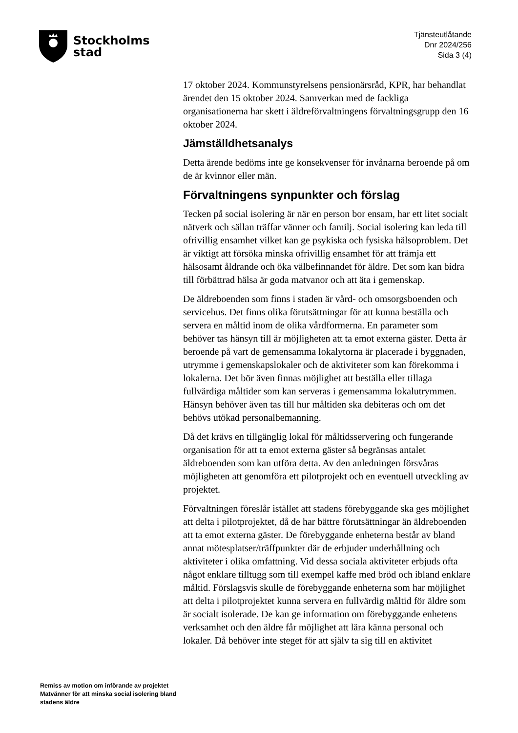Stockholms
stad
Tjänsteutlåtande
Dnr 2024/256
Sida 3 (4)
17 oktober 2024. Kommunstyrelsens pensionärsråd, KPR, har behandlat ärendet den 15 oktober 2024. Samverkan med de fackliga organisationerna har skett i äldreförvaltningens förvaltningsgrupp den 16 oktober 2024.
Jämställdhetsanalys
Detta ärende bedöms inte ge konsekvenser för invånarna beroende på om de är kvinnor eller män.
Förvaltningens synpunkter och förslag
Tecken på social isolering är när en person bor ensam, har ett litet socialt nätverk och sällan träffar vänner och familj. Social isolering kan leda till ofrivillig ensamhet vilket kan ge psykiska och fysiska hälsoproblem. Det är viktigt att försöka minska ofrivillig ensamhet för att främja ett hälsosamt åldrande och öka välbefinnandet för äldre. Det som kan bidra till förbättrad hälsa är goda matvanor och att äta i gemenskap.
De äldreboenden som finns i staden är vård- och omsorgsboenden och servicehus. Det finns olika förutsättningar för att kunna beställa och servera en måltid inom de olika vårdformerna. En parameter som behöver tas hänsyn till är möjligheten att ta emot externa gäster. Detta är beroende på vart de gemensamma lokalytorna är placerade i byggnaden, utrymme i gemenskapslokaler och de aktiviteter som kan förekomma i lokalerna. Det bör även finnas möjlighet att beställa eller tillaga fullvärdiga måltider som kan serveras i gemensamma lokalutrymmen. Hänsyn behöver även tas till hur måltiden ska debiteras och om det behövs utökad personalbemanning.
Då det krävs en tillgänglig lokal för måltidsservering och fungerande organisation för att ta emot externa gäster så begränsas antalet äldreboenden som kan utföra detta. Av den anledningen försvåras möjligheten att genomföra ett pilotprojekt och en eventuell utveckling av projektet.
Förvaltningen föreslår istället att stadens förebyggande ska ges möjlighet att delta i pilotprojektet, då de har bättre förutsättningar än äldreboenden att ta emot externa gäster. De förebyggande enheterna består av bland annat mötesplatser/träffpunkter där de erbjuder underhållning och aktiviteter i olika omfattning. Vid dessa sociala aktiviteter erbjuds ofta något enklare tilltugg som till exempel kaffe med bröd och ibland enklare måltid. Förslagsvis skulle de förebyggande enheterna som har möjlighet att delta i pilotprojektet kunna servera en fullvärdig måltid för äldre som är socialt isolerade. De kan ge information om förebyggande enhetens verksamhet och den äldre får möjlighet att lära känna personal och lokaler. Då behöver inte steget för att själv ta sig till en aktivitet
Remiss av motion om införande av projektet Matvänner för att minska social isolering bland stadens äldre